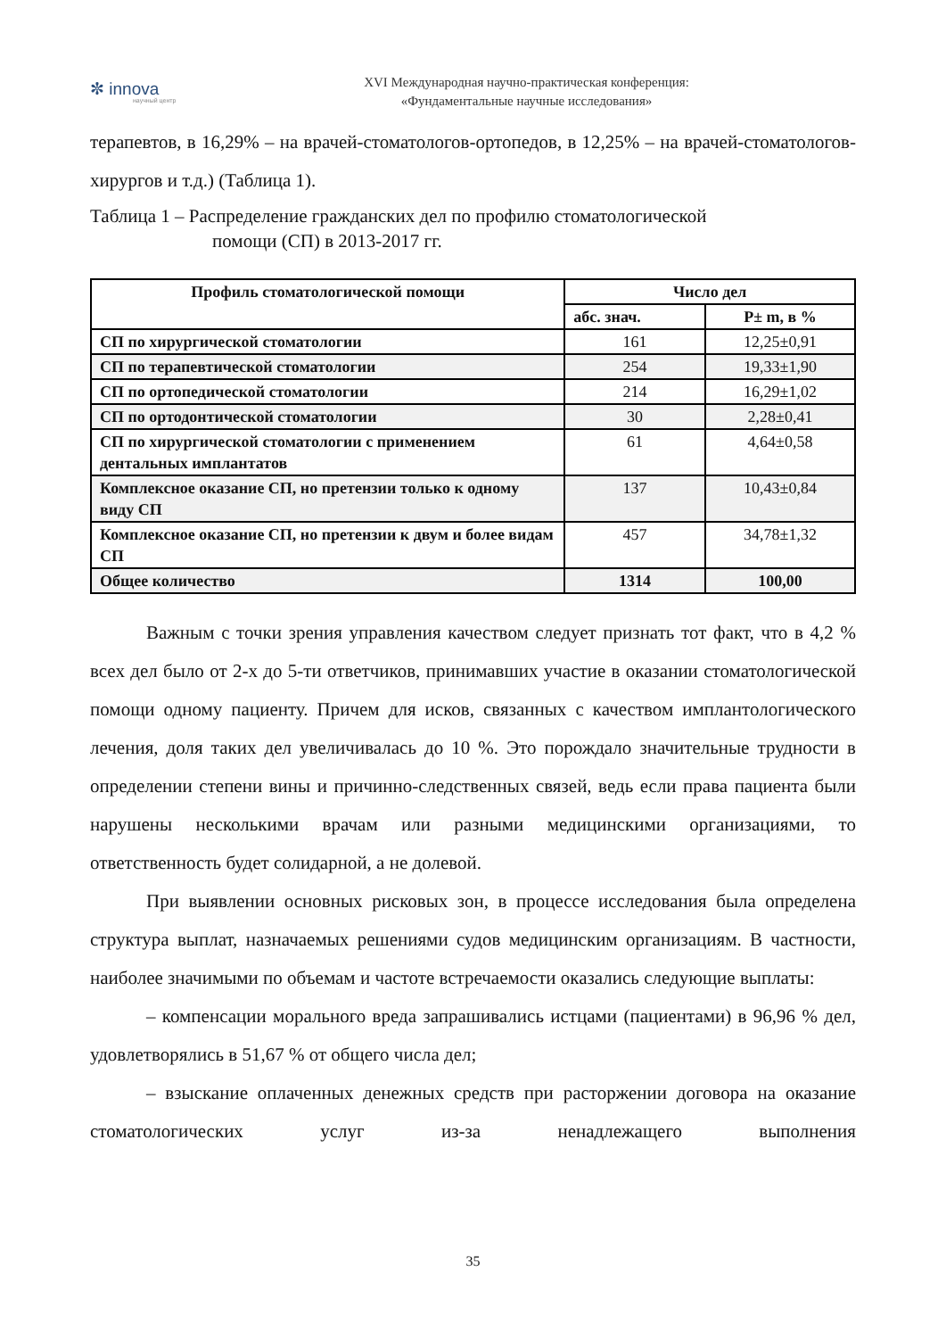✼ innova
научный центр
XVI Международная научно-практическая конференция:
«Фундаментальные научные исследования»
терапевтов, в 16,29% – на врачей-стоматологов-ортопедов, в 12,25% – на врачей-стоматологов-хирургов и т.д.) (Таблица 1).
Таблица 1 – Распределение гражданских дел по профилю стоматологической
помощи (СП) в 2013-2017 гг.
| Профиль стоматологической помощи | Число дел | |
| --- | --- | --- |
| | абс. знач. | P± m, в % |
| СП по хирургической стоматологии | 161 | 12,25±0,91 |
| СП по терапевтической стоматологии | 254 | 19,33±1,90 |
| СП по ортопедической стоматологии | 214 | 16,29±1,02 |
| СП по ортодонтической стоматологии | 30 | 2,28±0,41 |
| СП по хирургической стоматологии с применением дентальных имплантатов | 61 | 4,64±0,58 |
| Комплексное оказание СП, но претензии только к одному виду СП | 137 | 10,43±0,84 |
| Комплексное оказание СП, но претензии к двум и более видам СП | 457 | 34,78±1,32 |
| Общее количество | 1314 | 100,00 |
Важным с точки зрения управления качеством следует признать тот факт, что в 4,2 % всех дел было от 2-х до 5-ти ответчиков, принимавших участие в оказании стоматологической помощи одному пациенту. Причем для исков, связанных с качеством имплантологического лечения, доля таких дел увеличивалась до 10 %. Это порождало значительные трудности в определении степени вины и причинно-следственных связей, ведь если права пациента были нарушены несколькими врачам или разными медицинскими организациями, то ответственность будет солидарной, а не долевой.
При выявлении основных рисковых зон, в процессе исследования была определена структура выплат, назначаемых решениями судов медицинским организациям. В частности, наиболее значимыми по объемам и частоте встречаемости оказались следующие выплаты:
– компенсации морального вреда запрашивались истцами (пациентами) в 96,96 % дел, удовлетворялись в 51,67 % от общего числа дел;
– взыскание оплаченных денежных средств при расторжении договора на оказание стоматологических услуг из-за ненадлежащего выполнения
35